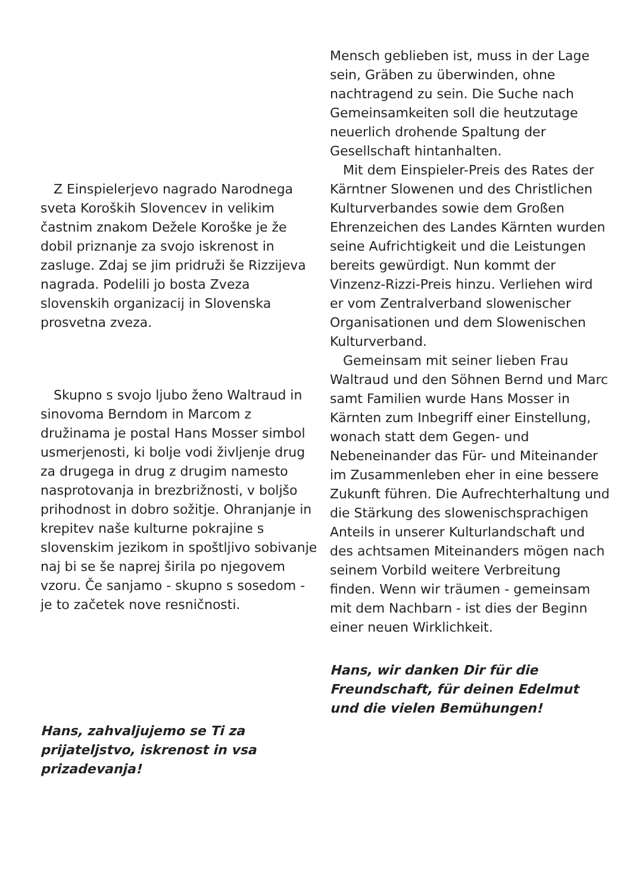Z Einspielerjevo nagrado Narodnega sveta Koroških Slovencev in velikim častnim znakom Dežele Koroške je že dobil priznanje za svojo iskrenost in zasluge. Zdaj se jim pridruži še Rizzijeva nagrada. Podelili jo bosta Zveza slovenskih organizacij in Slovenska prosvetna zveza.
Skupno s svojo ljubo ženo Waltraud in sinovoma Berndom in Marcom z družinama je postal Hans Mosser simbol usmerjenosti, ki bolje vodi življenje drug za drugega in drug z drugim namesto nasprotovanja in brezbrižnosti, v boljšo prihodnost in dobro sožitje. Ohranjanje in krepitev naše kulturne pokrajine s slovenskim jezikom in spoštljivo sobivanje naj bi se še naprej širila po njegovem vzoru. Če sanjamo - skupno s sosedom - je to začetek nove resničnosti.
Hans, zahvaljujemo se Ti za prijateljstvo, iskrenost in vsa prizadevanja!
Mensch geblieben ist, muss in der Lage sein, Gräben zu überwinden, ohne nachtragend zu sein. Die Suche nach Gemeinsamkeiten soll die heutzutage neuerlich drohende Spaltung der Gesellschaft hintanhalten.
Mit dem Einspieler-Preis des Rates der Kärntner Slowenen und des Christlichen Kulturverbandes sowie dem Großen Ehrenzeichen des Landes Kärnten wurden seine Aufrichtigkeit und die Leistungen bereits gewürdigt. Nun kommt der Vinzenz-Rizzi-Preis hinzu. Verliehen wird er vom Zentralverband slowenischer Organisationen und dem Slowenischen Kulturverband.
Gemeinsam mit seiner lieben Frau Waltraud und den Söhnen Bernd und Marc samt Familien wurde Hans Mosser in Kärnten zum Inbegriff einer Einstellung, wonach statt dem Gegen- und Nebeneinander das Für- und Miteinander im Zusammenleben eher in eine bessere Zukunft führen. Die Aufrechterhaltung und die Stärkung des slowenischsprachigen Anteils in unserer Kulturlandschaft und des achtsamen Miteinanders mögen nach seinem Vorbild weitere Verbreitung finden. Wenn wir träumen - gemeinsam mit dem Nachbarn - ist dies der Beginn einer neuen Wirklichkeit.
Hans, wir danken Dir für die Freundschaft, für deinen Edelmut und die vielen Bemühungen!